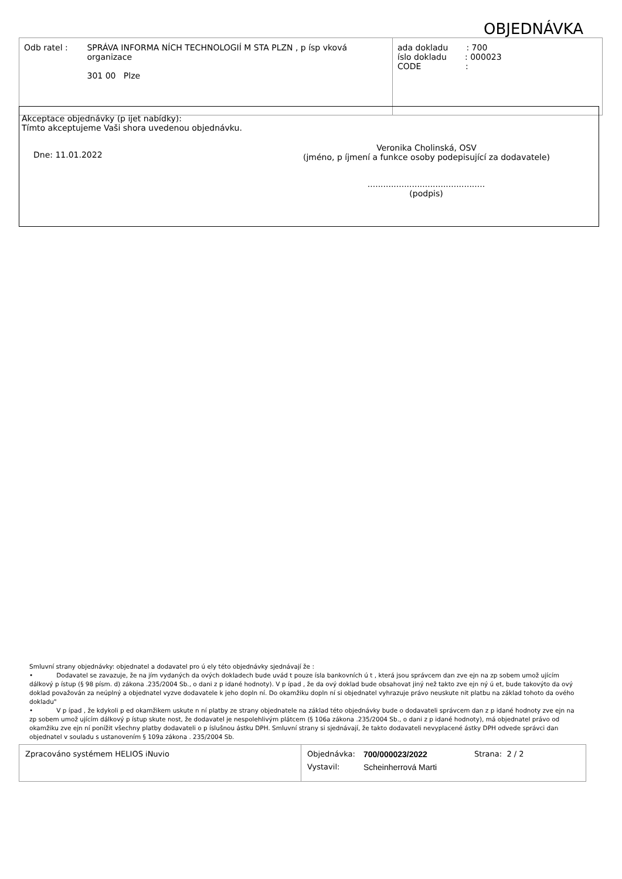OBJEDNÁVKA
| Odb ratel : SPRÁVA INFORMA NÍCH TECHNOLOGIÍ M STA PLZN , p ísp vková organizace 301 00 Plze | ada dokladu : 700 íslo dokladu : 000023 CODE : |
Akceptace objednávky (p ijet nabídky):
Tímto akceptujeme Vaši shora uvedenou objednávku.
Dne: 11.01.2022
Veronika Cholinská, OSV
(jméno, p íjmení a funkce osoby podepisující za dodavatele)
.............................................
(podpis)
Smluvní strany objednávky: objednatel a dodavatel pro ú ely této objednávky sjednávají že :
• Dodavatel se zavazuje, že na jím vydaných da ových dokladech bude uvád t pouze ísla bankovních ú t , která jsou správcem dan zve ejn na zp sobem umož ujícím dálkový p ístup (§ 98 písm. d) zákona .235/2004 Sb., o dani z p idané hodnoty). V p ípad , že da ový doklad bude obsahovat jiný než takto zve ejn ný ú et, bude takovýto da ový doklad považován za neúplný a objednatel vyzve dodavatele k jeho dopln ní. Do okamžiku dopln ní si objednatel vyhrazuje právo neuskute nit platbu na základ tohoto da ového dokladu"
• V p ípad , že kdykoli p ed okamžikem uskute n ní platby ze strany objednatele na základ této objednávky bude o dodavateli správcem dan z p idané hodnoty zve ejn na zp sobem umož ujícím dálkový p ístup skute nost, že dodavatel je nespolehlivým plátcem (§ 106a zákona .235/2004 Sb., o dani z p idané hodnoty), má objednatel právo od okamžiku zve ejn ní ponížit všechny platby dodavateli o p íslušnou ástku DPH. Smluvní strany si sjednávají, že takto dodavateli nevyplacené ástky DPH odvede správci dan objednatel v souladu s ustanovením § 109a zákona . 235/2004 Sb.
| Zpracováno systémem HELIOS iNuvio | / Objednávka: / 700/000023/2022 / Strana: 2 / 2 / / Vystavil: / Scheinherrová Marti / / |